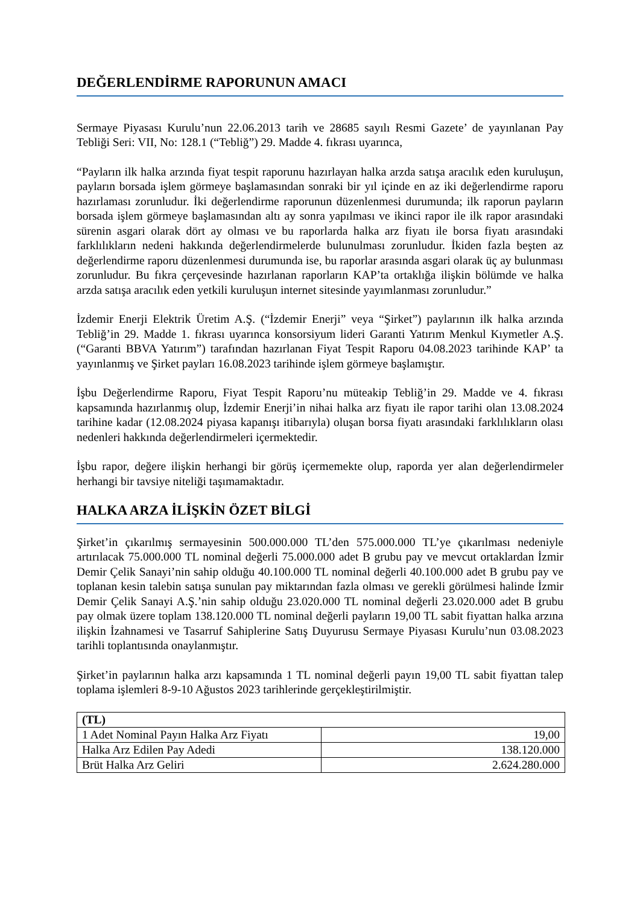DEĞERLENDİRME RAPORUNUN AMACI
Sermaye Piyasası Kurulu’nun 22.06.2013 tarih ve 28685 sayılı Resmi Gazete’ de yayınlanan Pay Tebliği Seri: VII, No: 128.1 (“Tebliğ”) 29. Madde 4. fıkrası uyarınca,
“Payların ilk halka arzında fiyat tespit raporunu hazırlayan halka arzda satışa aracılık eden kuruluşun, payların borsada işlem görmeye başlamasından sonraki bir yıl içinde en az iki değerlendirme raporu hazırlaması zorunludur. İki değerlendirme raporunun düzenlenmesi durumunda; ilk raporun payların borsada işlem görmeye başlamasından altı ay sonra yapılması ve ikinci rapor ile ilk rapor arasındaki sürenin asgari olarak dört ay olması ve bu raporlarda halka arz fiyatı ile borsa fiyatı arasındaki farklılıkların nedeni hakkında değerlendirmelerde bulunulması zorunludur. İkiden fazla beşten az değerlendirme raporu düzenlenmesi durumunda ise, bu raporlar arasında asgari olarak üç ay bulunması zorunludur. Bu fıkra çerçevesinde hazırlanan raporların KAP’ta ortaklığa ilişkin bölümde ve halka arzda satışa aracılık eden yetkili kuruluşun internet sitesinde yayımlanması zorunludur.”
İzdemir Enerji Elektrik Üretim A.Ş. (“İzdemir Enerji” veya “Şirket”) paylarının ilk halka arzında Tebliğ’in 29. Madde 1. fıkrası uyarınca konsorsiyum lideri Garanti Yatırım Menkul Kıymetler A.Ş. (“Garanti BBVA Yatırım”) tarafından hazırlanan Fiyat Tespit Raporu 04.08.2023 tarihinde KAP’ ta yayınlanmış ve Şirket payları 16.08.2023 tarihinde işlem görmeye başlamıştır.
İşbu Değerlendirme Raporu, Fiyat Tespit Raporu’nu müteakip Tebliğ’in 29. Madde ve 4. fıkrası kapsamında hazırlanmış olup, İzdemir Enerji’in nihai halka arz fiyatı ile rapor tarihi olan 13.08.2024 tarihine kadar (12.08.2024 piyasa kapanışı itibarıyla) oluşan borsa fiyatı arasındaki farklılıkların olası nedenleri hakkında değerlendirmeleri içermektedir.
İşbu rapor, değere ilişkin herhangi bir görüş içermemekte olup, raporda yer alan değerlendirmeler herhangi bir tavsiye niteliği taşımamaktadır.
HALKA ARZA İLİŞKİN ÖZET BİLGİ
Şirket’in çıkarılmış sermayesinin 500.000.000 TL’den 575.000.000 TL’ye çıkarılması nedeniyle artırılacak 75.000.000 TL nominal değerli 75.000.000 adet B grubu pay ve mevcut ortaklardan İzmir Demir Çelik Sanayi’nin sahip olduğu 40.100.000 TL nominal değerli 40.100.000 adet B grubu pay ve toplanan kesin talebin satışa sunulan pay miktarından fazla olması ve gerekli görülmesi halinde İzmir Demir Çelik Sanayi A.Ş.’nin sahip olduğu 23.020.000 TL nominal değerli 23.020.000 adet B grubu pay olmak üzere toplam 138.120.000 TL nominal değerli payların 19,00 TL sabit fiyattan halka arzına ilişkin İzahnamesi ve Tasarruf Sahiplerine Satış Duyurusu Sermaye Piyasası Kurulu’nun 03.08.2023 tarihli toplantısında onaylanmıştır.
Şirket’in paylarının halka arzı kapsamında 1 TL nominal değerli payın 19,00 TL sabit fiyattan talep toplama işlemleri 8-9-10 Ağustos 2023 tarihlerinde gerçekleştirilmiştir.
| (TL) | |
| 1 Adet Nominal Payın Halka Arz Fiyatı | 19,00 |
| Halka Arz Edilen Pay Adedi | 138.120.000 |
| Brüt Halka Arz Geliri | 2.624.280.000 |